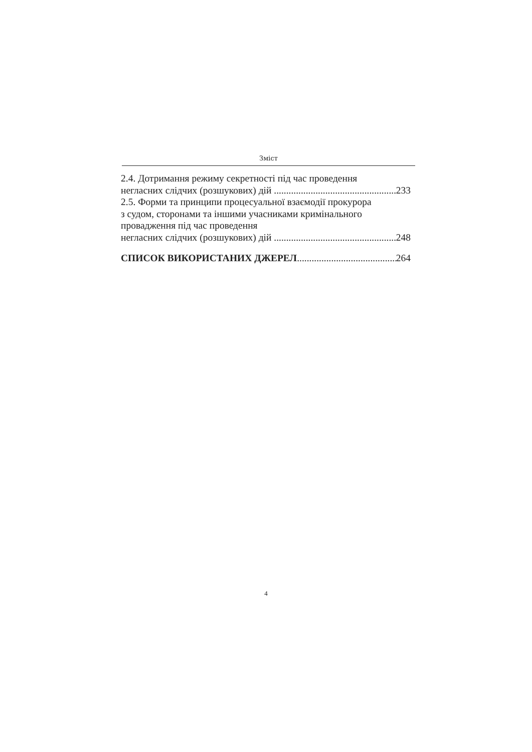Зміст
2.4. Дотримання режиму секретності під час проведення
негласних слідчих (розшукових) дій 233
2.5. Форми та принципи процесуальної взаємодії прокурора
з судом, сторонами та іншими учасниками кримінального
провадження під час проведення
негласних слідчих (розшукових) дій 248
СПИСОК ВИКОРИСТАНИХ ДЖЕРЕЛ 264
4